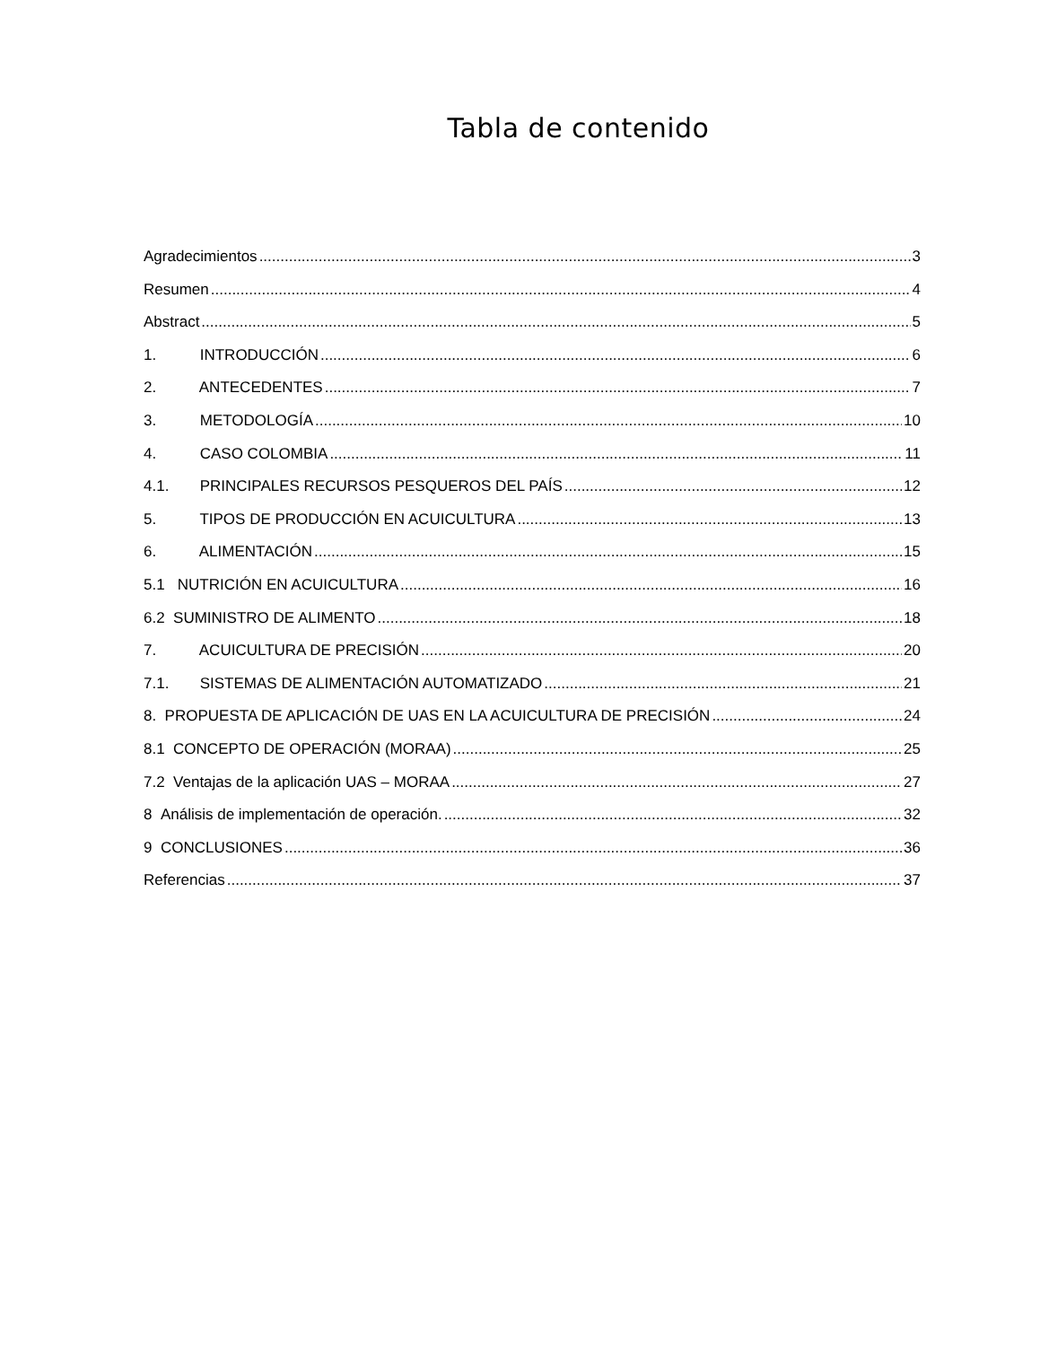Tabla de contenido
Agradecimientos 3
Resumen 4
Abstract 5
1. INTRODUCCIÓN 6
2. ANTECEDENTES 7
3. METODOLOGÍA 10
4. CASO COLOMBIA 11
4.1. PRINCIPALES RECURSOS PESQUEROS DEL PAÍS 12
5. TIPOS DE PRODUCCIÓN EN ACUICULTURA 13
6. ALIMENTACIÓN 15
5.1 NUTRICIÓN EN ACUICULTURA 16
6.2 SUMINISTRO DE ALIMENTO 18
7. ACUICULTURA DE PRECISIÓN 20
7.1. SISTEMAS DE ALIMENTACIÓN AUTOMATIZADO 21
8. PROPUESTA DE APLICACIÓN DE UAS EN LA ACUICULTURA DE PRECISIÓN 24
8.1 CONCEPTO DE OPERACIÓN (MORAA) 25
7.2 Ventajas de la aplicación UAS – MORAA 27
8 Análisis de implementación de operación. 32
9 CONCLUSIONES 36
Referencias 37